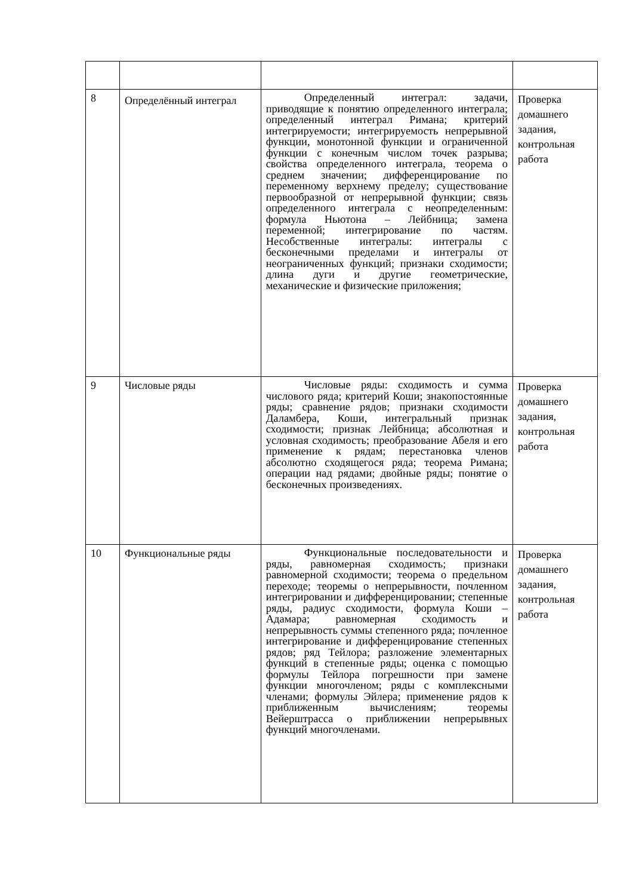| 8 | Определённый интеграл | Определенный интеграл: задачи, приводящие к понятию определенного интеграла; определенный интеграл Римана; критерий интегрируемости; интегрируемость непрерывной функции, монотонной функции и ограниченной функции с конечным числом точек разрыва; свойства определенного интеграла, теорема о среднем значении; дифференцирование по переменному верхнему пределу; существование первообразной от непрерывной функции; связь определенного интеграла с неопределенным: формула Ньютона – Лейбница; замена переменной; интегрирование по частям. Несобственные интегралы: интегралы с бесконечными пределами и интегралы от неограниченных функций; признаки сходимости; длина дуги и другие геометрические, механические и физические приложения; | Проверка домашнего задания, контрольная работа |
| 9 | Числовые ряды | Числовые ряды: сходимость и сумма числового ряда; критерий Коши; знакопостоянные ряды; сравнение рядов; признаки сходимости Даламбера, Коши, интегральный признак сходимости; признак Лейбница; абсолютная и условная сходимость; преобразование Абеля и его применение к рядам; перестановка членов абсолютно сходящегося ряда; теорема Римана; операции над рядами; двойные ряды; понятие о бесконечных произведениях. | Проверка домашнего задания, контрольная работа |
| 10 | Функциональные ряды | Функциональные последовательности и ряды, равномерная сходимость; признаки равномерной сходимости; теорема о предельном переходе; теоремы о непрерывности, почленном интегрировании и дифференцировании; степенные ряды, радиус сходимости, формула Коши – Адамара; равномерная сходимость и непрерывность суммы степенного ряда; почленное интегрирование и дифференцирование степенных рядов; ряд Тейлора; разложение элементарных функций в степенные ряды; оценка с помощью формулы Тейлора погрешности при замене функции многочленом; ряды с комплексными членами; формулы Эйлера; применение рядов к приближенным вычислениям; теоремы Вейерштрасса о приближении непрерывных функций многочленами. | Проверка домашнего задания, контрольная работа |